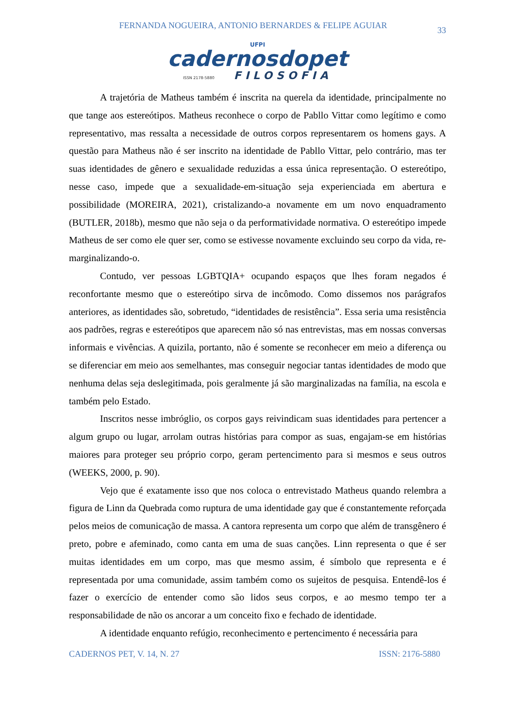FERNANDA NOGUEIRA, ANTONIO BERNARDES & FELIPE AGUIAR 33
UFPI
cadernosdopet
ISSN 2178-5880 FILOSOFIA
A trajetória de Matheus também é inscrita na querela da identidade, principalmente no que tange aos estereótipos. Matheus reconhece o corpo de Pabllo Vittar como legítimo e como representativo, mas ressalta a necessidade de outros corpos representarem os homens gays. A questão para Matheus não é ser inscrito na identidade de Pabllo Vittar, pelo contrário, mas ter suas identidades de gênero e sexualidade reduzidas a essa única representação. O estereótipo, nesse caso, impede que a sexualidade-em-situação seja experienciada em abertura e possibilidade (MOREIRA, 2021), cristalizando-a novamente em um novo enquadramento (BUTLER, 2018b), mesmo que não seja o da performatividade normativa. O estereótipo impede Matheus de ser como ele quer ser, como se estivesse novamente excluindo seu corpo da vida, re-marginalizando-o.
Contudo, ver pessoas LGBTQIA+ ocupando espaços que lhes foram negados é reconfortante mesmo que o estereótipo sirva de incômodo. Como dissemos nos parágrafos anteriores, as identidades são, sobretudo, “identidades de resistência”. Essa seria uma resistência aos padrões, regras e estereótipos que aparecem não só nas entrevistas, mas em nossas conversas informais e vivências. A quizila, portanto, não é somente se reconhecer em meio a diferença ou se diferenciar em meio aos semelhantes, mas conseguir negociar tantas identidades de modo que nenhuma delas seja deslegitimada, pois geralmente já são marginalizadas na família, na escola e também pelo Estado.
Inscritos nesse imbróglio, os corpos gays reivindicam suas identidades para pertencer a algum grupo ou lugar, arrolam outras histórias para compor as suas, engajam-se em histórias maiores para proteger seu próprio corpo, geram pertencimento para si mesmos e seus outros (WEEKS, 2000, p. 90).
Vejo que é exatamente isso que nos coloca o entrevistado Matheus quando relembra a figura de Linn da Quebrada como ruptura de uma identidade gay que é constantemente reforçada pelos meios de comunicação de massa. A cantora representa um corpo que além de transgênero é preto, pobre e afeminado, como canta em uma de suas canções. Linn representa o que é ser muitas identidades em um corpo, mas que mesmo assim, é símbolo que representa e é representada por uma comunidade, assim também como os sujeitos de pesquisa. Entendê-los é fazer o exercício de entender como são lidos seus corpos, e ao mesmo tempo ter a responsabilidade de não os ancorar a um conceito fixo e fechado de identidade.
A identidade enquanto refúgio, reconhecimento e pertencimento é necessária para
CADERNOS PET, V. 14, N. 27 ISSN: 2176-5880